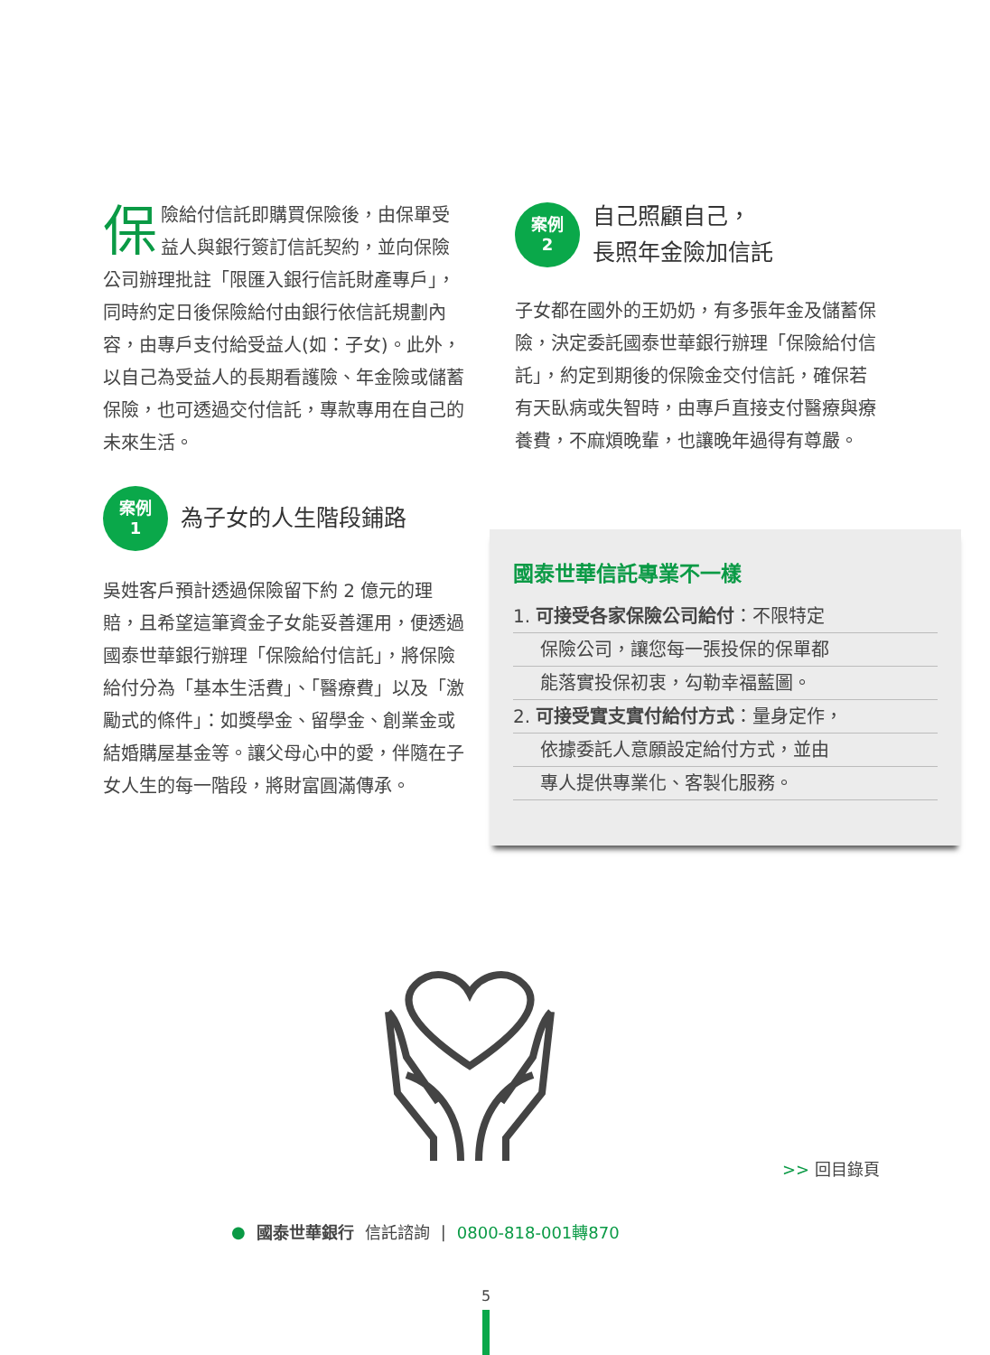保險給付信託即購買保險後，由保單受益人與銀行簽訂信託契約，並向保險公司辦理批註「限匯入銀行信託財產專戶」，同時約定日後保險給付由銀行依信託規劃內容，由專戶支付給受益人(如：子女)。此外，以自己為受益人的長期看護險、年金險或儲蓄保險，也可透過交付信託，專款專用在自己的未來生活。
案例
1
為子女的人生階段鋪路
吳姓客戶預計透過保險留下約 2 億元的理賠，且希望這筆資金子女能妥善運用，便透過國泰世華銀行辦理「保險給付信託」，將保險給付分為「基本生活費」、「醫療費」以及「激勵式的條件」：如獎學金、留學金、創業金或結婚購屋基金等。讓父母心中的愛，伴隨在子女人生的每一階段，將財富圓滿傳承。
案例
2
自己照顧自己，
長照年金險加信託
子女都在國外的王奶奶，有多張年金及儲蓄保險，決定委託國泰世華銀行辦理「保險給付信託」，約定到期後的保險金交付信託，確保若有天臥病或失智時，由專戶直接支付醫療與療養費，不麻煩晚輩，也讓晚年過得有尊嚴。
國泰世華信託專業不一樣
1. 可接受各家保險公司給付：不限特定
保險公司，讓您每一張投保的保單都
能落實投保初衷，勾勒幸福藍圖。
2. 可接受實支實付給付方式：量身定作，
依據委託人意願設定給付方式，並由
專人提供專業化、客製化服務。
>> 回目錄頁
● 國泰世華銀行 信託諮詢 | 0800-818-001轉870
5